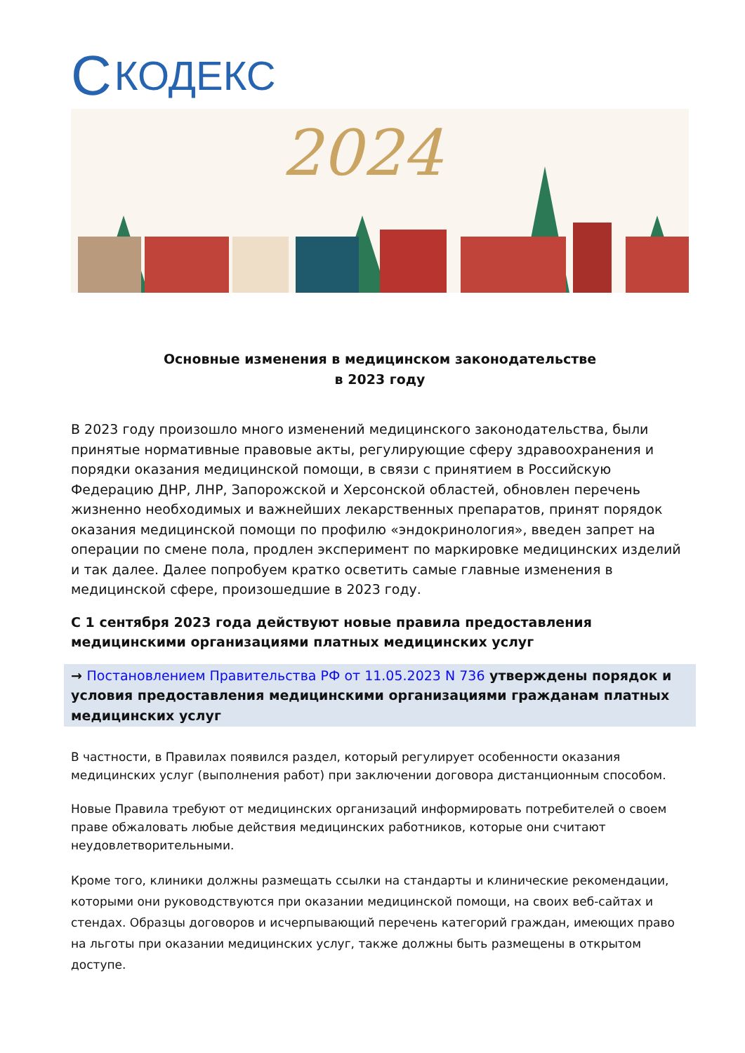C КОДЕКС
2024
Основные изменения в медицинском законодательстве
в 2023 году
В 2023 году произошло много изменений медицинского законодательства, были принятые нормативные правовые акты, регулирующие сферу здравоохранения и порядки оказания медицинской помощи, в связи с принятием в Российскую Федерацию ДНР, ЛНР, Запорожской и Херсонской областей, обновлен перечень жизненно необходимых и важнейших лекарственных препаратов, принят порядок оказания медицинской помощи по профилю «эндокринология», введен запрет на операции по смене пола, продлен эксперимент по маркировке медицинских изделий и так далее. Далее попробуем кратко осветить самые главные изменения в медицинской сфере, произошедшие в 2023 году.
С 1 сентября 2023 года действуют новые правила предоставления медицинскими организациями платных медицинских услуг
→ Постановлением Правительства РФ от 11.05.2023 N 736 утверждены порядок и условия предоставления медицинскими организациями гражданам платных медицинских услуг
В частности, в Правилах появился раздел, который регулирует особенности оказания медицинских услуг (выполнения работ) при заключении договора дистанционным способом.
Новые Правила требуют от медицинских организаций информировать потребителей о своем праве обжаловать любые действия медицинских работников, которые они считают неудовлетворительными.
Кроме того, клиники должны размещать ссылки на стандарты и клинические рекомендации, которыми они руководствуются при оказании медицинской помощи, на своих веб-сайтах и стендах. Образцы договоров и исчерпывающий перечень категорий граждан, имеющих право на льготы при оказании медицинских услуг, также должны быть размещены в открытом доступе.